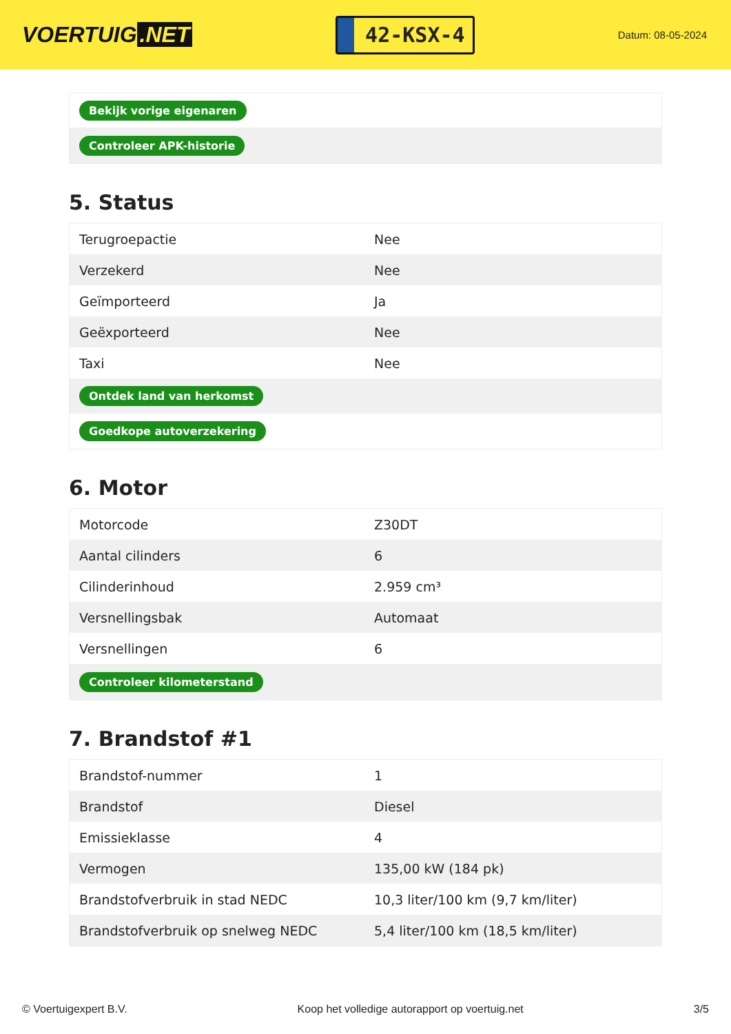VOERTUIG.NET
42-KSX-4
Datum: 08-05-2024
| Bekijk vorige eigenaren |
| Controleer APK-historie |
5. Status
| Terugroepactie | Nee |
| Verzekerd | Nee |
| Geïmporteerd | Ja |
| Geëxporteerd | Nee |
| Taxi | Nee |
| Ontdek land van herkomst | |
| Goedkope autoverzekering | |
6. Motor
| Motorcode | Z30DT |
| Aantal cilinders | 6 |
| Cilinderinhoud | 2.959 cm³ |
| Versnellingsbak | Automaat |
| Versnellingen | 6 |
| Controleer kilometerstand | |
7. Brandstof #1
| Brandstof-nummer | 1 |
| Brandstof | Diesel |
| Emissieklasse | 4 |
| Vermogen | 135,00 kW (184 pk) |
| Brandstofverbruik in stad NEDC | 10,3 liter/100 km (9,7 km/liter) |
| Brandstofverbruik op snelweg NEDC | 5,4 liter/100 km (18,5 km/liter) |
© Voertuigexpert B.V. Koop het volledige autorapport op voertuig.net 3/5